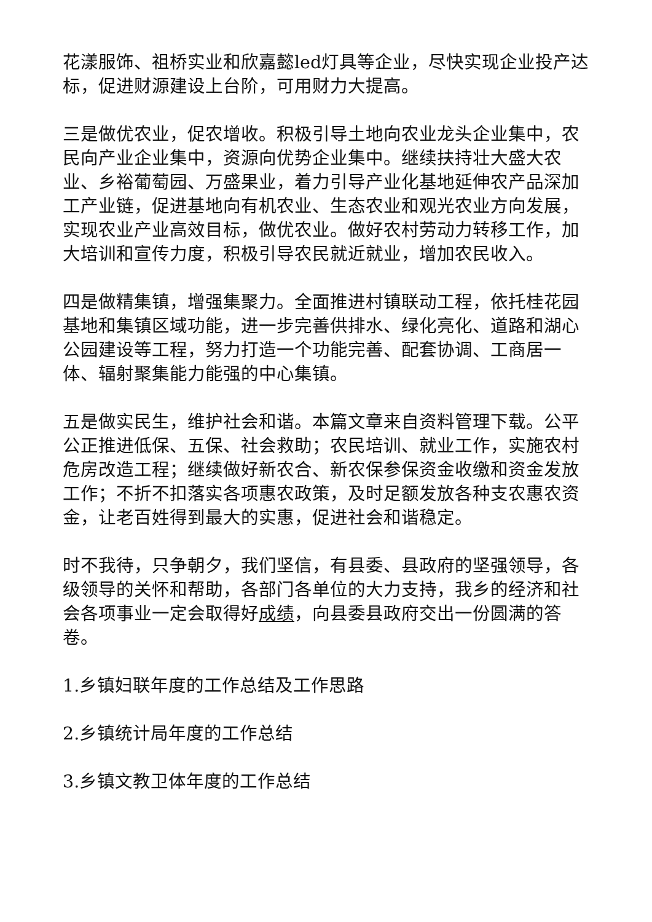花漾服饰、祖桥实业和欣嘉懿led灯具等企业，尽快实现企业投产达标，促进财源建设上台阶，可用财力大提高。
三是做优农业，促农增收。积极引导土地向农业龙头企业集中，农民向产业企业集中，资源向优势企业集中。继续扶持壮大盛大农业、乡裕葡萄园、万盛果业，着力引导产业化基地延伸农产品深加工产业链，促进基地向有机农业、生态农业和观光农业方向发展，实现农业产业高效目标，做优农业。做好农村劳动力转移工作，加大培训和宣传力度，积极引导农民就近就业，增加农民收入。
四是做精集镇，增强集聚力。全面推进村镇联动工程，依托桂花园基地和集镇区域功能，进一步完善供排水、绿化亮化、道路和湖心公园建设等工程，努力打造一个功能完善、配套协调、工商居一体、辐射聚集能力能强的中心集镇。
五是做实民生，维护社会和谐。本篇文章来自资料管理下载。公平公正推进低保、五保、社会救助；农民培训、就业工作，实施农村危房改造工程；继续做好新农合、新农保参保资金收缴和资金发放工作；不折不扣落实各项惠农政策，及时足额发放各种支农惠农资金，让老百姓得到最大的实惠，促进社会和谐稳定。
时不我待，只争朝夕，我们坚信，有县委、县政府的坚强领导，各级领导的关怀和帮助，各部门各单位的大力支持，我乡的经济和社会各项事业一定会取得好成绩，向县委县政府交出一份圆满的答卷。
1.乡镇妇联年度的工作总结及工作思路
2.乡镇统计局年度的工作总结
3.乡镇文教卫体年度的工作总结